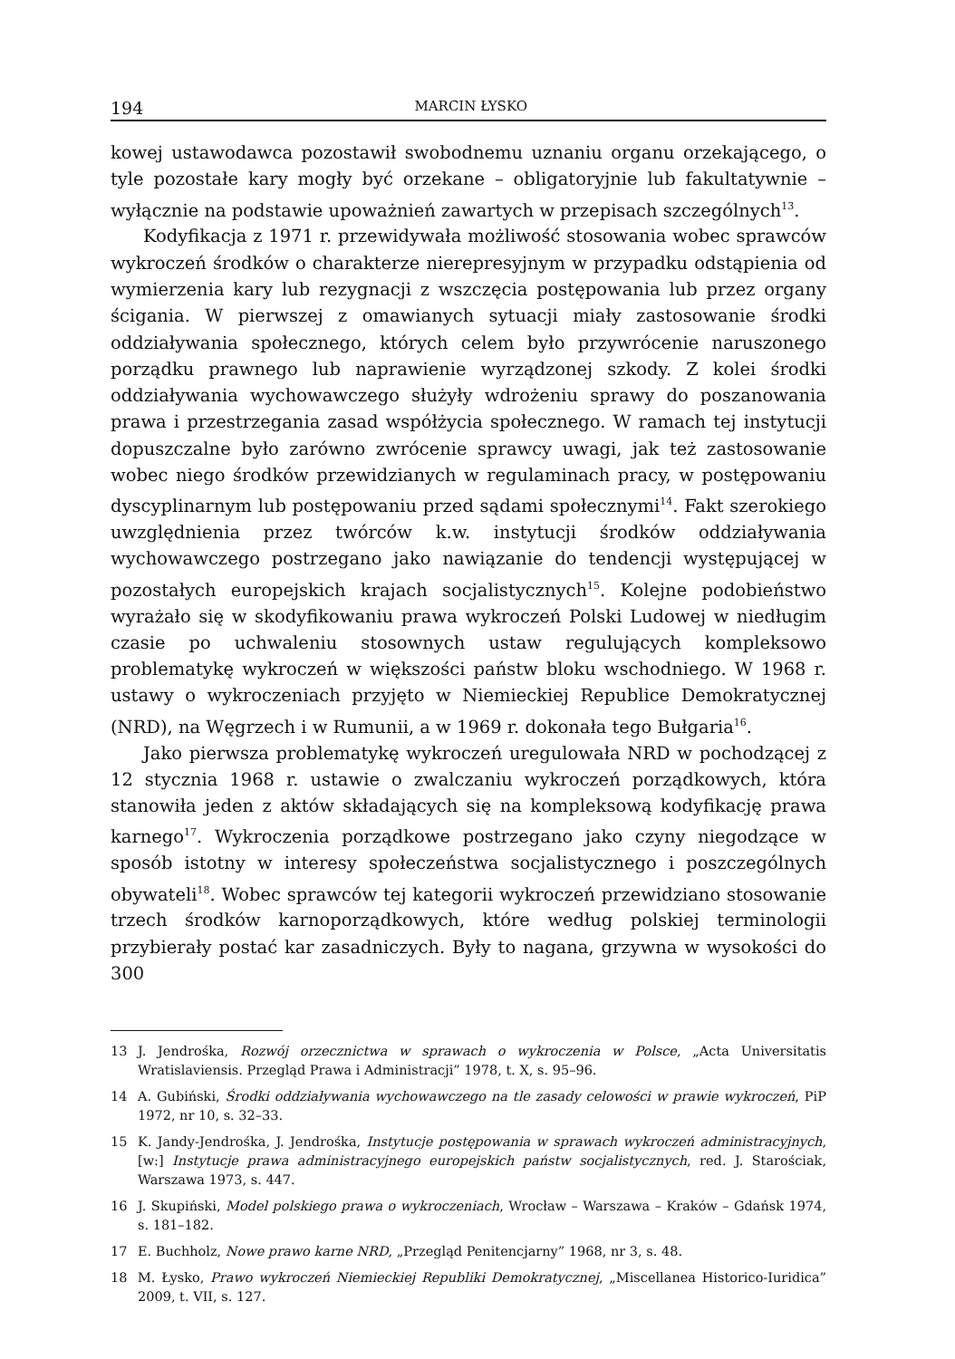194 MARCIN ŁYSKO
kowej ustawodawca pozostawił swobodnemu uznaniu organu orzekającego, o tyle pozostałe kary mogły być orzekane – obligatoryjnie lub fakultatywnie – wyłącznie na podstawie upoważnień zawartych w przepisach szczególnych<sup>13</sup>.
Kodyfikacja z 1971 r. przewidywała możliwość stosowania wobec sprawców wykroczeń środków o charakterze nierepresyjnym w przypadku odstąpienia od wymierzenia kary lub rezygnacji z wszczęcia postępowania lub przez organy ścigania. W pierwszej z omawianych sytuacji miały zastosowanie środki oddziaływania społecznego, których celem było przywrócenie naruszonego porządku prawnego lub naprawienie wyrządzonej szkody. Z kolei środki oddziaływania wychowawczego służyły wdrożeniu sprawy do poszanowania prawa i przestrzegania zasad współżycia społecznego. W ramach tej instytucji dopuszczalne było zarówno zwrócenie sprawcy uwagi, jak też zastosowanie wobec niego środków przewidzianych w regulaminach pracy, w postępowaniu dyscyplinarnym lub postępowaniu przed sądami społecznymi<sup>14</sup>. Fakt szerokiego uwzględnienia przez twórców k.w. instytucji środków oddziaływania wychowawczego postrzegano jako nawiązanie do tendencji występującej w pozostałych europejskich krajach socjalistycznych<sup>15</sup>. Kolejne podobieństwo wyrażało się w skodyfikowaniu prawa wykroczeń Polski Ludowej w niedługim czasie po uchwaleniu stosownych ustaw regulujących kompleksowo problematykę wykroczeń w większości państw bloku wschodniego. W 1968 r. ustawy o wykroczeniach przyjęto w Niemieckiej Republice Demokratycznej (NRD), na Węgrzech i w Rumunii, a w 1969 r. dokonała tego Bułgaria<sup>16</sup>.
Jako pierwsza problematykę wykroczeń uregulowała NRD w pochodzącej z 12 stycznia 1968 r. ustawie o zwalczaniu wykroczeń porządkowych, która stanowiła jeden z aktów składających się na kompleksową kodyfikację prawa karnego<sup>17</sup>. Wykroczenia porządkowe postrzegano jako czyny niegodzące w sposób istotny w interesy społeczeństwa socjalistycznego i poszczególnych obywateli<sup>18</sup>. Wobec sprawców tej kategorii wykroczeń przewidziano stosowanie trzech środków karnoporządkowych, które według polskiej terminologii przybierały postać kar zasadniczych. Były to nagana, grzywna w wysokości do 300
13 J. Jendrośka, Rozwój orzecznictwa w sprawach o wykroczenia w Polsce, „Acta Universitatis Wratislaviensis. Przegląd Prawa i Administracji” 1978, t. X, s. 95–96.
14 A. Gubiński, Środki oddziaływania wychowawczego na tle zasady celowości w prawie wykroczeń, PiP 1972, nr 10, s. 32–33.
15 K. Jandy-Jendrośka, J. Jendrośka, Instytucje postępowania w sprawach wykroczeń administracyjnych, [w:] Instytucje prawa administracyjnego europejskich państw socjalistycznych, red. J. Starościak, Warszawa 1973, s. 447.
16 J. Skupiński, Model polskiego prawa o wykroczeniach, Wrocław – Warszawa – Kraków – Gdańsk 1974, s. 181–182.
17 E. Buchholz, Nowe prawo karne NRD, „Przegląd Penitencjarny” 1968, nr 3, s. 48.
18 M. Łysko, Prawo wykroczeń Niemieckiej Republiki Demokratycznej, „Miscellanea Historico-Iuridica” 2009, t. VII, s. 127.